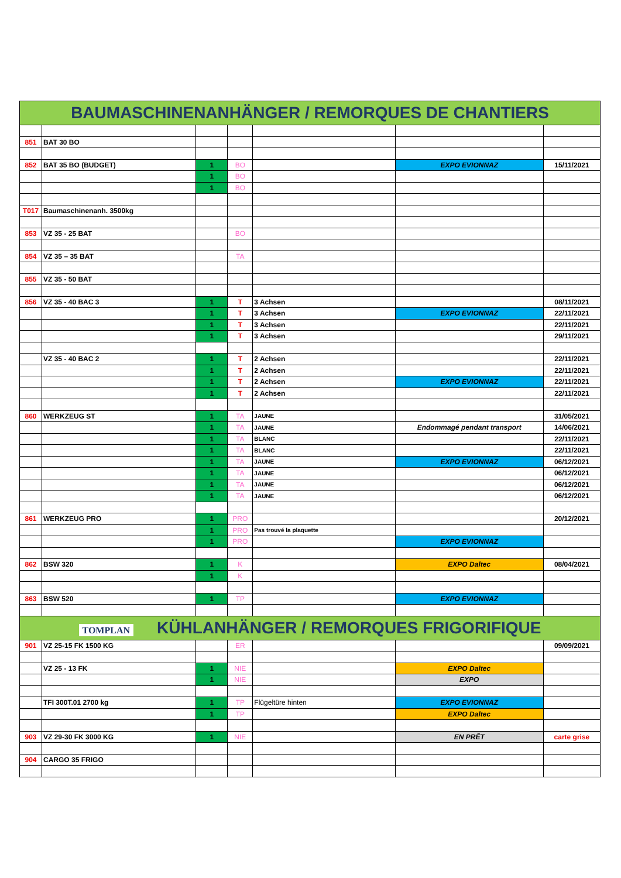| BAUMASCHINENANHÄNGER / REMORQUES DE CHANTIERS | | | | | | |
| 851 | BAT 30 BO | | | | | |
| 852 | BAT 35 BO (BUDGET) | 1 | BO | | EXPO EVIONNAZ | 15/11/2021 |
| | | 1 | BO | | | |
| | | 1 | BO | | | |
| T017 | Baumaschinenanh. 3500kg | | | | | |
| 853 | VZ 35 - 25 BAT | | BO | | | |
| 854 | VZ 35 – 35 BAT | | TA | | | |
| 855 | VZ 35 - 50 BAT | | | | | |
| 856 | VZ 35 - 40 BAC 3 | 1 | T | 3 Achsen | | 08/11/2021 |
| | | 1 | T | 3 Achsen | EXPO EVIONNAZ | 22/11/2021 |
| | | 1 | T | 3 Achsen | | 22/11/2021 |
| | | 1 | T | 3 Achsen | | 29/11/2021 |
| | VZ 35 - 40 BAC 2 | 1 | T | 2 Achsen | | 22/11/2021 |
| | | 1 | T | 2 Achsen | | 22/11/2021 |
| | | 1 | T | 2 Achsen | EXPO EVIONNAZ | 22/11/2021 |
| | | 1 | T | 2 Achsen | | 22/11/2021 |
| 860 | WERKZEUG ST | 1 | TA | JAUNE | | 31/05/2021 |
| | | 1 | TA | JAUNE | Endommagé pendant transport | 14/06/2021 |
| | | 1 | TA | BLANC | | 22/11/2021 |
| | | 1 | TA | BLANC | | 22/11/2021 |
| | | 1 | TA | JAUNE | EXPO EVIONNAZ | 06/12/2021 |
| | | 1 | TA | JAUNE | | 06/12/2021 |
| | | 1 | TA | JAUNE | | 06/12/2021 |
| | | 1 | TA | JAUNE | | 06/12/2021 |
| 861 | WERKZEUG PRO | 1 | PRO | | | 20/12/2021 |
| | | 1 | PRO | Pas trouvé la plaquette | | |
| | | 1 | PRO | | EXPO EVIONNAZ | |
| 862 | BSW 320 | 1 | K | | EXPO Daltec | 08/04/2021 |
| | | 1 | K | | | |
| 863 | BSW 520 | 1 | TP | | EXPO EVIONNAZ | |
| TOMPLAN KÜHLANHÄNGER / REMORQUES FRIGORIFIQUE | | | | | | |
| 901 | VZ 25-15 FK 1500 KG | | ER | | | 09/09/2021 |
| | VZ 25 - 13 FK | 1 | NIE | | EXPO Daltec | |
| | | 1 | NIE | | EXPO | |
| | TFI 300T.01 2700 kg | 1 | TP | Flügeltüre hinten | EXPO EVIONNAZ | |
| | | 1 | TP | | EXPO Daltec | |
| 903 | VZ 29-30 FK 3000 KG | 1 | NIE | | EN PRÊT | carte grise |
| 904 | CARGO 35 FRIGO | | | | | |